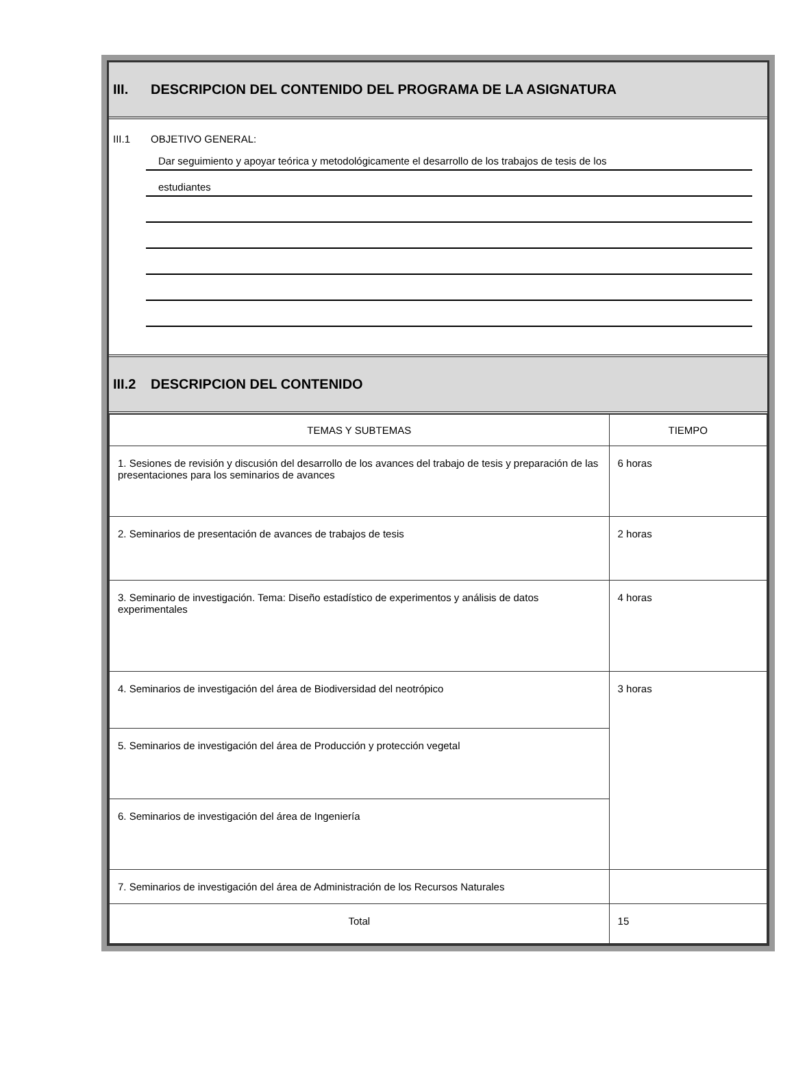III. DESCRIPCION DEL CONTENIDO DEL PROGRAMA DE LA ASIGNATURA
III.1 OBJETIVO GENERAL:
Dar seguimiento y apoyar teórica y metodológicamente el desarrollo de los trabajos de tesis de los
estudiantes
III.2 DESCRIPCION DEL CONTENIDO
| TEMAS Y SUBTEMAS | TIEMPO |
| --- | --- |
| 1. Sesiones de revisión y discusión del desarrollo de los avances del trabajo de tesis y preparación de las presentaciones para los seminarios de avances | 6 horas |
| 2. Seminarios de presentación de avances de trabajos de tesis | 2 horas |
| 3. Seminario de investigación. Tema: Diseño estadístico de experimentos y análisis de datos experimentales | 4 horas |
| 4. Seminarios de investigación del área de Biodiversidad del neotrópico | 3 horas |
| 5. Seminarios de investigación del área de Producción y protección vegetal | |
| 6. Seminarios de investigación del área de Ingeniería | |
| 7. Seminarios de investigación del área de Administración de los Recursos Naturales | |
| Total | 15 |